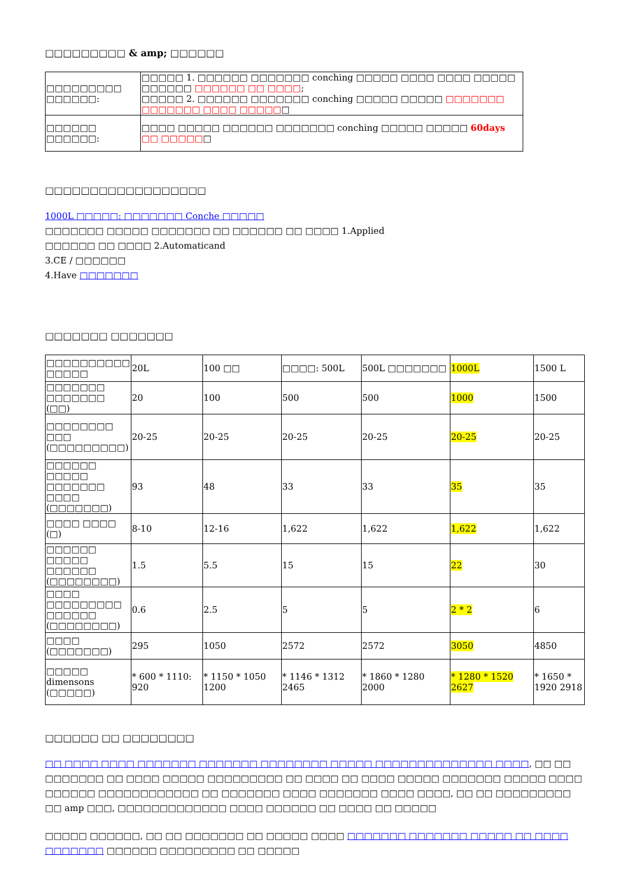□□□□□□□□□ & amp; □□□□□□
| □□□□□□□□□ □□□□□□: | □□□□□ 1. □□□□□□ □□□□□□□ conching □□□□□ □□□□ □□□□ □□□□□ □□□□□□ □□□□□□ □□ □□□□ ; □□□□□ 2. □□□□□□ □□□□□□□ conching □□□□□ □□□□□ □□□□□□□ □□□□□□□ □□□□ □□□□□ □ |
| □□□□□□ □□□□□□: | □□□□ □□□□□ □□□□□□ □□□□□□□ conching □□□□□ □□□□□ 60days □□ □□□□□ □ |
□□□□□□□□□□□□□□□□□□
1000L □□□□□: □□□□□□□ Conche □□□□□
□□□□□□□ □□□□□ □□□□□□□ □□ □□□□□□ □□ □□□□ 1.Applied
□□□□□□ □□ □□□□ 2.Automaticand
3.CE / □□□□□□
4.Have □□□□□□□
□□□□□□□ □□□□□□□
| □□□□□□□□□□ □□□□□ | 20L | 100 □□ | □□□□: 500L | 500L □□□□□□□ | 1000L | 1500 L |
| □□□□□□□ □□□□□□□ (□□) | 20 | 100 | 500 | 500 | 1000 | 1500 |
| □□□□□□□□ □□□ (□□□□□□□□□) | 20-25 | 20-25 | 20-25 | 20-25 | 20-25 | 20-25 |
| □□□□□□ □□□□□ □□□□□□□ □□□□ (□□□□□□□) | 93 | 48 | 33 | 33 | 35 | 35 |
| □□□□ □□□□ (□) | 8-10 | 12-16 | 1,622 | 1,622 | 1,622 | 1,622 |
| □□□□□□ □□□□□ □□□□□□ (□□□□□□□□) | 1.5 | 5.5 | 15 | 15 | 22 | 30 |
| □□□□ □□□□□□□□□ □□□□□□ (□□□□□□□□) | 0.6 | 2.5 | 5 | 5 | 2 * 2 | 6 |
| □□□□ (□□□□□□□) | 295 | 1050 | 2572 | 2572 | 3050 | 4850 |
| □□□□□ dimensons (□□□□□) | * 600 * 1110: 920 | * 1150 * 1050 1200 | * 1146 * 1312 2465 | * 1860 * 1280 2000 | * 1280 * 1520 2627 | * 1650 * 1920 2918 |
□□□□□□ □□ □□□□□□□□
□□ □□□□ □□□□ □□□□□□□ □□□□□□□ □□□□□□□□ □□□□□ □□□□□□□□□□□□□□ □□□□, □□ □□ □□□□□□□ □□ □□□□ □□□□□ □□□□□□□□□ □□ □□□□ □□ □□□□ □□□□□ □□□□□□□ □□□□□ □□□□ □□□□□□ □□□□□□□□□□□□ □□ □□□□□□□ □□□□ □□□□□□□ □□□□ □□□□, □□ □□ □□□□□□□□□ □□ amp □□□, □□□□□□□□□□□□□ □□□□ □□□□□□ □□ □□□□ □□ □□□□□
□□□□□ □□□□□□, □□ □□ □□□□□□□ □□ □□□□□ □□□□ □□□□□□□ □□□□□□□ □□□□□ □□ □□□□ □□□□□□□ □□□□□□ □□□□□□□□□ □□ □□□□□